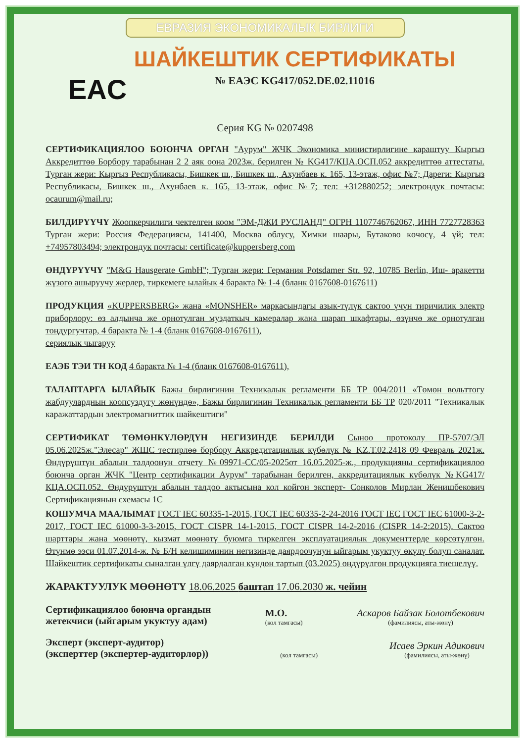ЕВРАЗИЯ ЭКОНОМИКАЛЫК БИРЛИГИ
ШАЙКЕШТИК СЕРТИФИКАТЫ
EAC
№ ЕАЭС KG417/052.DE.02.11016
Серия KG № 0207498
СЕРТИФИКАЦИЯЛОО БОЮНЧА ОРГАН "Аурум" ЖЧК Экономика министирлигине караштуу Кыргыз Аккредиттөө Борбору тарабынан 2 2 аяк оона 2023ж. берилген № KG417/КЦА.ОСП.052 аккредиттөө аттестаты. Турган жери: Кыргыз Республикасы, Бишкек ш., Бишкек ш., Ахунбаев к. 165, 13-этаж, офис №7; Дареги: Кыргыз Республикасы, Бишкек ш., Ахунбаев к. 165, 13-этаж, офис №7; тел: +312880252; электрондук почтасы: ocaurum@mail.ru;
БИЛДИРҮҮЧҮ Жоопкерчилиги чектелген коом "ЭМ-ДЖИ РУСЛАНД" ОГРН 1107746762067, ИНН 7727728363 Турган жери: Россия Федерациясы, 141400, Москва облусу, Химки шаары, Бутаково көчөсү, 4 үй; тел: +74957803494; электрондук почтасы: certificate@kuppersberg.com
ӨНДҮРҮҮЧҮ "M&G Hausgerate GmbH"; Турган жери: Германия Potsdamer Str. 92, 10785 Berlin, Иш- аракетти жүзөгө ашыруучу жерлер, тиркемеге ылайык 4 баракта № 1-4 (бланк 0167608-0167611)
ПРОДУКЦИЯ «KUPPERSBERG» жана «MONSHER» маркасындагы азык-түлүк сактоо үчүн тиричилик электр приборлору: өз алдынча же орнотулган муздаткыч камералар жана шарап шкафтары, өзүнчө же орнотулган тоңдургучтар, 4 баракта № 1-4 (бланк 0167608-0167611),
сериялык чыгаруу
ЕАЭБ ТЭИ ТН КОД 4 баракта № 1-4 (бланк 0167608-0167611),
ТАЛАПТАРГА ЫЛАЙЫК Бажы бирлигинин Техникалык регламенти ББ ТР 004/2011 «Төмөн вольттогу жабдууларднын коопсуздугу жөнүндө», Бажы бирлигинин Техникалык регламенти ББ ТР 020/2011 "Техникалык каражаттардын электромагниттик шайкештиги"
СЕРТИФИКАТ ТӨМӨНКҮЛӨРДҮН НЕГИЗИНДЕ БЕРИЛДИ Сыноо протоколу ПР-5707/ЭЛ 05.06.2025ж."Элесар" ЖШС тестирлөө борбору Аккредитациялык күбөлүк № KZ.T.02.2418 09 Февраль 2021ж. Өндүрүштүн абалын талдоонун отчету №09971-СС/05-2025от 16.05.2025-ж., продукцияны сертификациялоо боюнча орган ЖЧК "Центр сертификации Аурум" тарабынан берилген, аккредитациялык күбөлүк №KG417/КЦА.ОСП.052. Өндүрүштүн абалын талдоо актысына кол койгон эксперт- Сонколов Мирлан Женишбекович Сертификациянын схемасы 1С
КОШУМЧА МААЛЫМАТ ГОСТ IEC 60335-1-2015, ГОСТ IEC 60335-2-24-2016 ГОСТ IEC ГОСТ IEC 61000-3-2-2017, ГОСТ IEC 61000-3-3-2015, ГОСТ CISPR 14-1-2015, ГОСТ CISPR 14-2-2016 (CISPR 14-2:2015). Сактоо шарттары жана мөөнөтү, кызмат мөөнөтү буюмга тиркелген эксплуатациялык документтерде көрсөтүлгөн. Өтүнмө ээси 01.07.2014-ж. № Б/Н келишиминин негизинде даярдоочунун ыйгарым укуктуу өкүлү болуп саналат. Шайкештик сертификаты сыналган үлгү даярдалган күндөн тартып (03.2025) өндүрүлгөн продукцияга тиешелүү.
ЖАРАКТУУЛУК МӨӨНӨТҮ 18.06.2025 баштап 17.06.2030 ж. чейин
Сертификациялоо боюнча органдын
жетекчиси (ыйгарым укуктуу адам)
М.О.
(кол тамгасы)
Аскаров Байзак Болотбекович
(фамилиясы, аты-жөнү)
Эксперт (эксперт-аудитор)
(эксперттер (экспертер-аудиторлор))
(кол тамгасы)
Исаев Эркин Адикович
(фамилиясы, аты-жөнү)